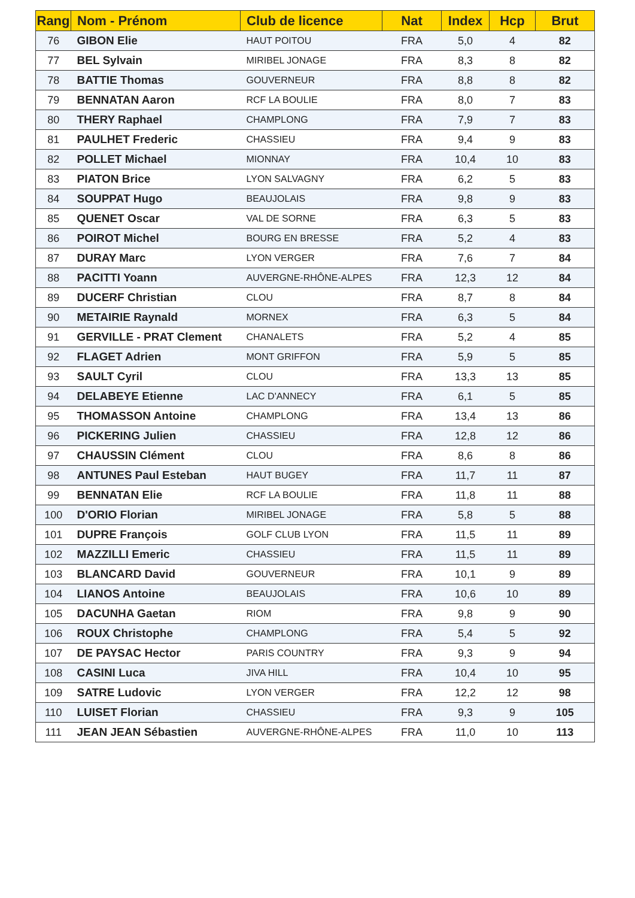| Rang | Nom - Prénom | Club de licence | Nat | Index | Hcp | Brut |
| --- | --- | --- | --- | --- | --- | --- |
| 76 | GIBON Elie | HAUT POITOU | FRA | 5,0 | 4 | 82 |
| 77 | BEL Sylvain | MIRIBEL JONAGE | FRA | 8,3 | 8 | 82 |
| 78 | BATTIE Thomas | GOUVERNEUR | FRA | 8,8 | 8 | 82 |
| 79 | BENNATAN Aaron | RCF LA BOULIE | FRA | 8,0 | 7 | 83 |
| 80 | THERY Raphael | CHAMPLONG | FRA | 7,9 | 7 | 83 |
| 81 | PAULHET Frederic | CHASSIEU | FRA | 9,4 | 9 | 83 |
| 82 | POLLET Michael | MIONNAY | FRA | 10,4 | 10 | 83 |
| 83 | PIATON Brice | LYON SALVAGNY | FRA | 6,2 | 5 | 83 |
| 84 | SOUPPAT Hugo | BEAUJOLAIS | FRA | 9,8 | 9 | 83 |
| 85 | QUENET Oscar | VAL DE SORNE | FRA | 6,3 | 5 | 83 |
| 86 | POIROT Michel | BOURG EN BRESSE | FRA | 5,2 | 4 | 83 |
| 87 | DURAY Marc | LYON VERGER | FRA | 7,6 | 7 | 84 |
| 88 | PACITTI Yoann | AUVERGNE-RHÔNE-ALPES | FRA | 12,3 | 12 | 84 |
| 89 | DUCERF Christian | CLOU | FRA | 8,7 | 8 | 84 |
| 90 | METAIRIE Raynald | MORNEX | FRA | 6,3 | 5 | 84 |
| 91 | GERVILLE - PRAT Clement | CHANALETS | FRA | 5,2 | 4 | 85 |
| 92 | FLAGET Adrien | MONT GRIFFON | FRA | 5,9 | 5 | 85 |
| 93 | SAULT Cyril | CLOU | FRA | 13,3 | 13 | 85 |
| 94 | DELABEYE Etienne | LAC D'ANNECY | FRA | 6,1 | 5 | 85 |
| 95 | THOMASSON Antoine | CHAMPLONG | FRA | 13,4 | 13 | 86 |
| 96 | PICKERING Julien | CHASSIEU | FRA | 12,8 | 12 | 86 |
| 97 | CHAUSSIN Clément | CLOU | FRA | 8,6 | 8 | 86 |
| 98 | ANTUNES Paul Esteban | HAUT BUGEY | FRA | 11,7 | 11 | 87 |
| 99 | BENNATAN Elie | RCF LA BOULIE | FRA | 11,8 | 11 | 88 |
| 100 | D'ORIO Florian | MIRIBEL JONAGE | FRA | 5,8 | 5 | 88 |
| 101 | DUPRE François | GOLF CLUB LYON | FRA | 11,5 | 11 | 89 |
| 102 | MAZZILLI Emeric | CHASSIEU | FRA | 11,5 | 11 | 89 |
| 103 | BLANCARD David | GOUVERNEUR | FRA | 10,1 | 9 | 89 |
| 104 | LIANOS Antoine | BEAUJOLAIS | FRA | 10,6 | 10 | 89 |
| 105 | DACUNHA Gaetan | RIOM | FRA | 9,8 | 9 | 90 |
| 106 | ROUX Christophe | CHAMPLONG | FRA | 5,4 | 5 | 92 |
| 107 | DE PAYSAC Hector | PARIS COUNTRY | FRA | 9,3 | 9 | 94 |
| 108 | CASINI Luca | JIVA HILL | FRA | 10,4 | 10 | 95 |
| 109 | SATRE Ludovic | LYON VERGER | FRA | 12,2 | 12 | 98 |
| 110 | LUISET Florian | CHASSIEU | FRA | 9,3 | 9 | 105 |
| 111 | JEAN JEAN Sébastien | AUVERGNE-RHÔNE-ALPES | FRA | 11,0 | 10 | 113 |